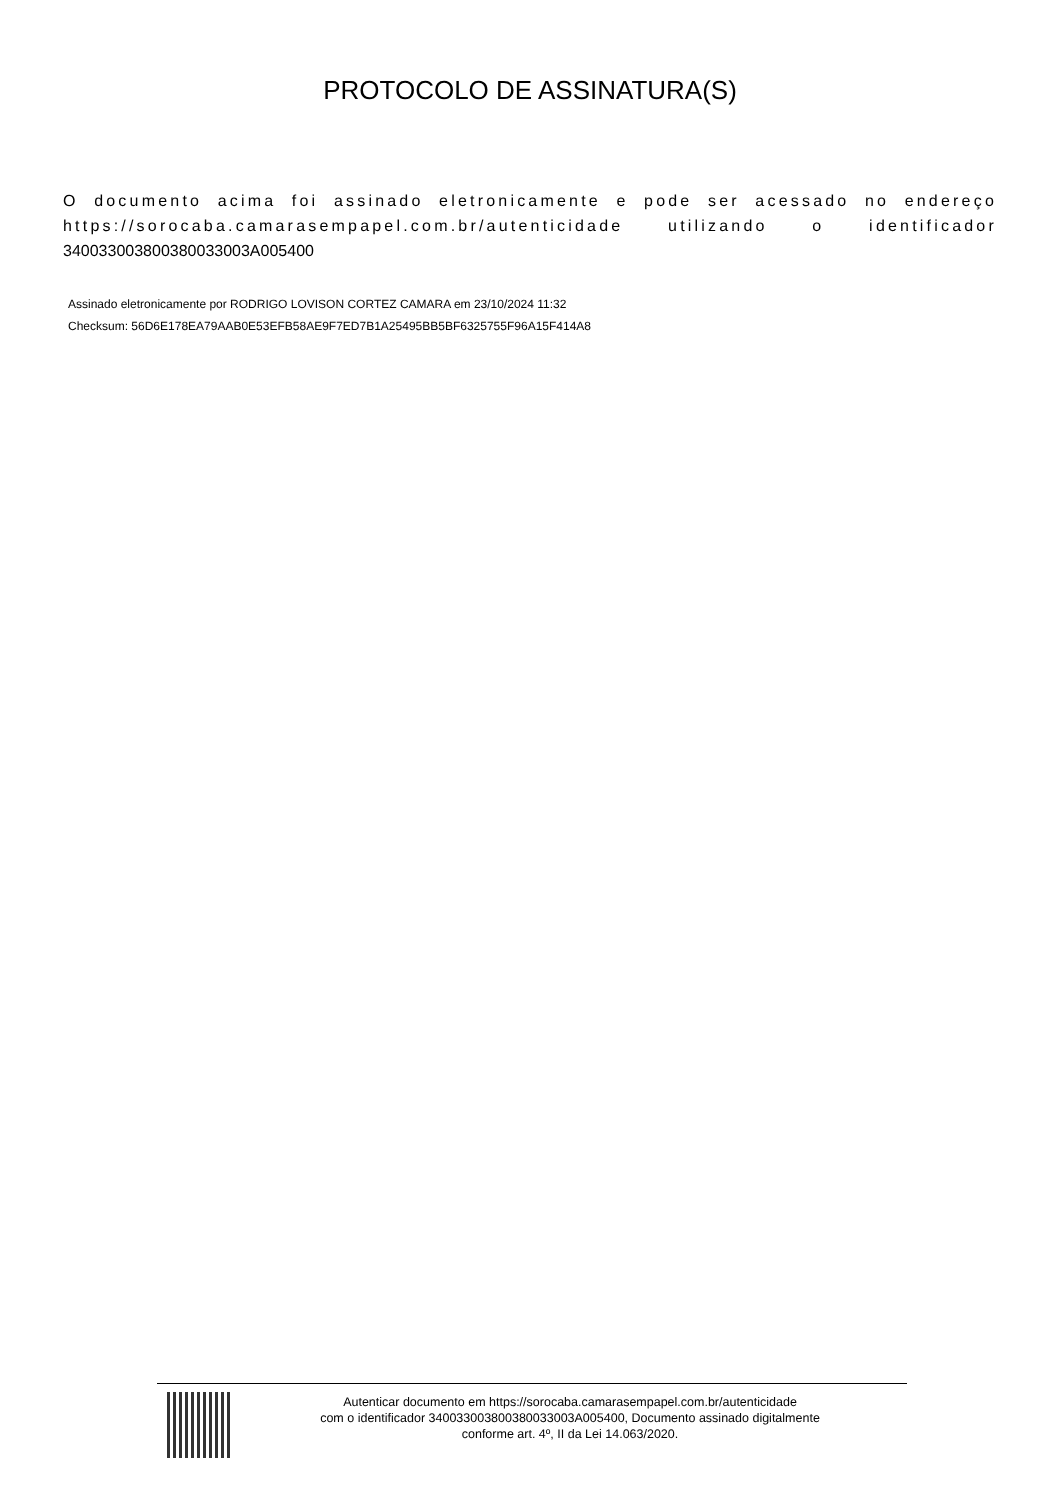PROTOCOLO DE ASSINATURA(S)
O documento acima foi assinado eletronicamente e pode ser acessado no endereço https://sorocaba.camarasempapel.com.br/autenticidade utilizando o identificador 340033003800380033003A005400
Assinado eletronicamente por RODRIGO LOVISON CORTEZ CAMARA em 23/10/2024 11:32
Checksum: 56D6E178EA79AAB0E53EFB58AE9F7ED7B1A25495BB5BF6325755F96A15F414A8
Autenticar documento em https://sorocaba.camarasempapel.com.br/autenticidade
com o identificador 340033003800380033003A005400, Documento assinado digitalmente
conforme art. 4º, II da Lei 14.063/2020.